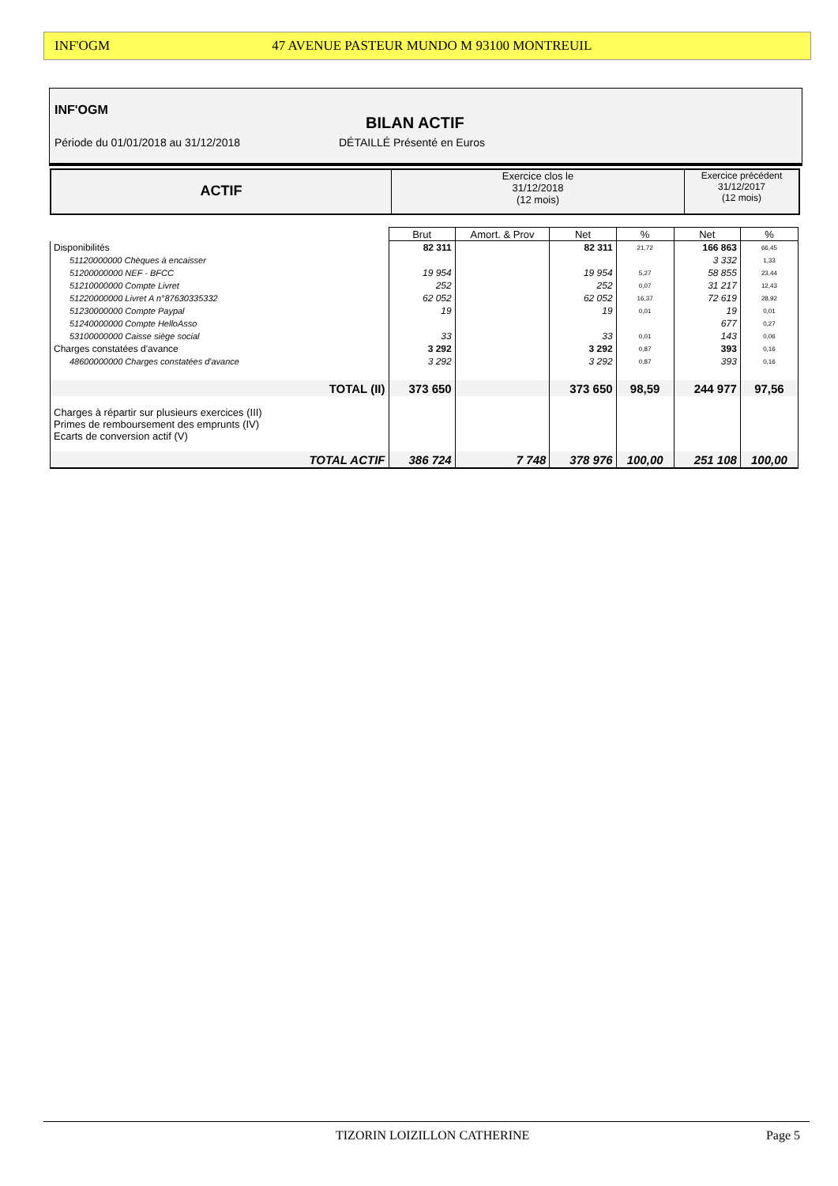INF'OGM 47 AVENUE PASTEUR MUNDO M 93100 MONTREUIL
INF'OGM
BILAN ACTIF
Période du 01/01/2018 au 31/12/2018
DÉTAILLÉ Présenté en Euros
ACTIF
Exercice clos le
31/12/2018
(12 mois)
Exercice précédent
31/12/2017
(12 mois)
| | Brut | Amort. & Prov | Net | % | Net | % |
| Disponibilités | 82 311 | | 82 311 | 21,72 | 166 863 | 66,45 |
| 51120000000 Chèques à encaisser | | | | | 3 332 | 1,33 |
| 51200000000 NEF - BFCC | 19 954 | | 19 954 | 5,27 | 58 855 | 23,44 |
| 51210000000 Compte Livret | 252 | | 252 | 0,07 | 31 217 | 12,43 |
| 51220000000 Livret A n°87630335332 | 62 052 | | 62 052 | 16,37 | 72 619 | 28,92 |
| 51230000000 Compte Paypal | 19 | | 19 | 0,01 | 19 | 0,01 |
| 51240000000 Compte HelloAsso | | | | | 677 | 0,27 |
| 53100000000 Caisse siège social | 33 | | 33 | 0,01 | 143 | 0,06 |
| Charges constatées d'avance | 3 292 | | 3 292 | 0,87 | 393 | 0,16 |
| 48600000000 Charges constatées d'avance | 3 292 | | 3 292 | 0,87 | 393 | 0,16 |
| TOTAL (II) | 373 650 | | 373 650 | 98,59 | 244 977 | 97,56 |
| Charges à répartir sur plusieurs exercices (III) Primes de remboursement des emprunts (IV) Ecarts de conversion actif (V) | | | | | | |
| TOTAL ACTIF | 386 724 | 7 748 | 378 976 | 100,00 | 251 108 | 100,00 |
TIZORIN LOIZILLON CATHERINE Page 5